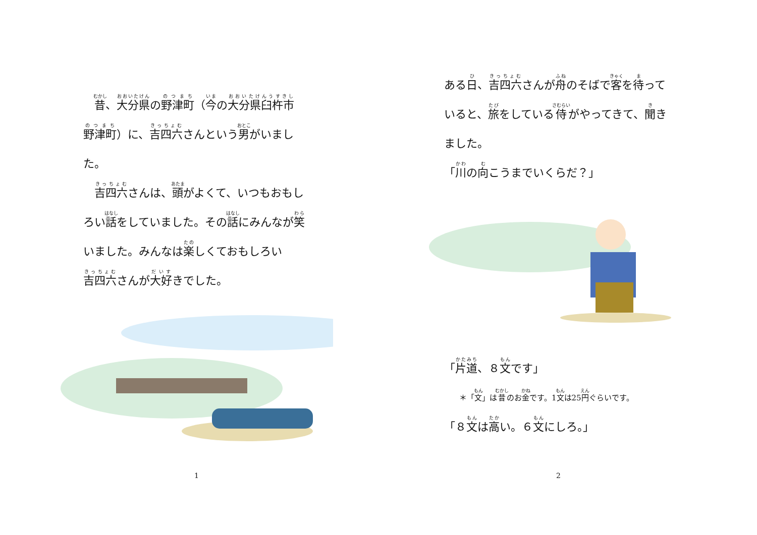昔、大分県の野津町（今の大分県臼杵市野津町）に、吉四六さんという男がいました。
　吉四六さんは、頭がよくて、いつもおもしろい話をしていました。その話にみんなが笑いました。みんなは楽しくておもしろい吉四六さんが大好きでした。
1
ある日、吉四六さんが舟のそばで客を待っていると、旅をしている侍がやってきて、聞きました。
「川の向こうまでいくらだ？」
「片道、８文です」
＊「文」は昔のお金です。1文は25円ぐらいです。
「８文は高い。６文にしろ。」
2